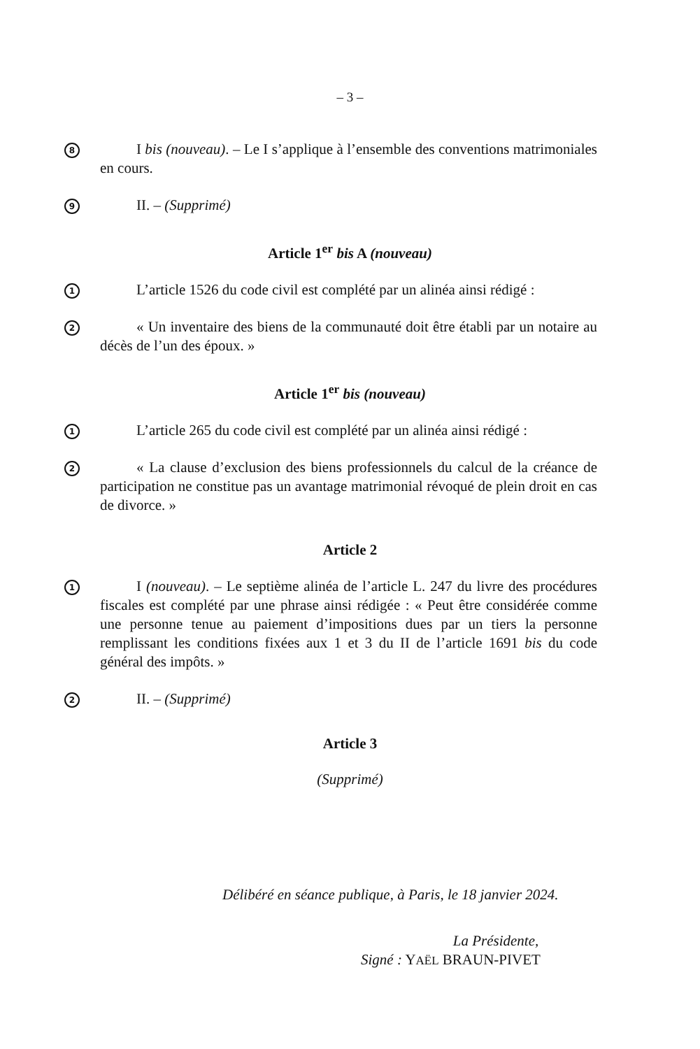– 3 –
8
I bis (nouveau). – Le I s’applique à l’ensemble des conventions matrimoniales en cours.
9
II. – (Supprimé)
Article 1<sup>er</sup> bis A (nouveau)
1
L’article 1526 du code civil est complété par un alinéa ainsi rédigé :
2
« Un inventaire des biens de la communauté doit être établi par un notaire au décès de l’un des époux. »
Article 1<sup>er</sup> bis (nouveau)
1
L’article 265 du code civil est complété par un alinéa ainsi rédigé :
2
« La clause d’exclusion des biens professionnels du calcul de la créance de participation ne constitue pas un avantage matrimonial révoqué de plein droit en cas de divorce. »
Article 2
1
I (nouveau). – Le septième alinéa de l’article L. 247 du livre des procédures fiscales est complété par une phrase ainsi rédigée : « Peut être considérée comme une personne tenue au paiement d’impositions dues par un tiers la personne remplissant les conditions fixées aux 1 et 3 du II de l’article 1691 bis du code général des impôts. »
2
II. – (Supprimé)
Article 3
(Supprimé)
Délibéré en séance publique, à Paris, le 18 janvier 2024.
La Présidente,
Signé : YAËL BRAUN-PIVET